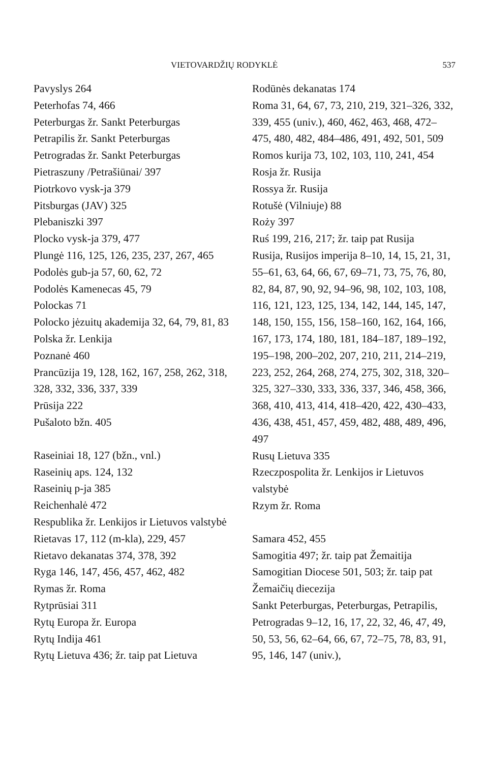VIETOVARDŽIŲ RODYKLĖ 537
Pavyslys 264
Peterhofas 74, 466
Peterburgas žr. Sankt Peterburgas
Petrapilis žr. Sankt Peterburgas
Petrogradas žr. Sankt Peterburgas
Pietraszuny /Petrašiūnai/ 397
Piotrkovo vysk-ja 379
Pitsburgas (JAV) 325
Plebaniszki 397
Plocko vysk-ja 379, 477
Plungė 116, 125, 126, 235, 237, 267, 465
Podolės gub-ja 57, 60, 62, 72
Podolės Kamenecas 45, 79
Polockas 71
Polocko jėzuitų akademija 32, 64, 79, 81, 83
Polska žr. Lenkija
Poznanė 460
Prancūzija 19, 128, 162, 167, 258, 262, 318, 328, 332, 336, 337, 339
Prūsija 222
Pušaloto bžn. 405
Raseiniai 18, 127 (bžn., vnl.)
Raseinių aps. 124, 132
Raseinių p-ja 385
Reichenhalė 472
Respublika žr. Lenkijos ir Lietuvos valstybė
Rietavas 17, 112 (m-kla), 229, 457
Rietavo dekanatas 374, 378, 392
Ryga 146, 147, 456, 457, 462, 482
Rymas žr. Roma
Rytprūsiai 311
Rytų Europa žr. Europa
Rytų Indija 461
Rytų Lietuva 436; žr. taip pat Lietuva
Rodūnės dekanatas 174
Roma 31, 64, 67, 73, 210, 219, 321–326, 332, 339, 455 (univ.), 460, 462, 463, 468, 472–475, 480, 482, 484–486, 491, 492, 501, 509
Romos kurija 73, 102, 103, 110, 241, 454
Rosja žr. Rusija
Rossya žr. Rusija
Rotušė (Vilniuje) 88
Roży 397
Ruś 199, 216, 217; žr. taip pat Rusija
Rusija, Rusijos imperija 8–10, 14, 15, 21, 31, 55–61, 63, 64, 66, 67, 69–71, 73, 75, 76, 80, 82, 84, 87, 90, 92, 94–96, 98, 102, 103, 108, 116, 121, 123, 125, 134, 142, 144, 145, 147, 148, 150, 155, 156, 158–160, 162, 164, 166, 167, 173, 174, 180, 181, 184–187, 189–192, 195–198, 200–202, 207, 210, 211, 214–219, 223, 252, 264, 268, 274, 275, 302, 318, 320–325, 327–330, 333, 336, 337, 346, 458, 366, 368, 410, 413, 414, 418–420, 422, 430–433, 436, 438, 451, 457, 459, 482, 488, 489, 496, 497
Rusų Lietuva 335
Rzeczpospolita žr. Lenkijos ir Lietuvos valstybė
Rzym žr. Roma
Samara 452, 455
Samogitia 497; žr. taip pat Žemaitija
Samogitian Diocese 501, 503; žr. taip pat Žemaičių diecezija
Sankt Peterburgas, Peterburgas, Petrapilis, Petrogradas 9–12, 16, 17, 22, 32, 46, 47, 49, 50, 53, 56, 62–64, 66, 67, 72–75, 78, 83, 91, 95, 146, 147 (univ.),